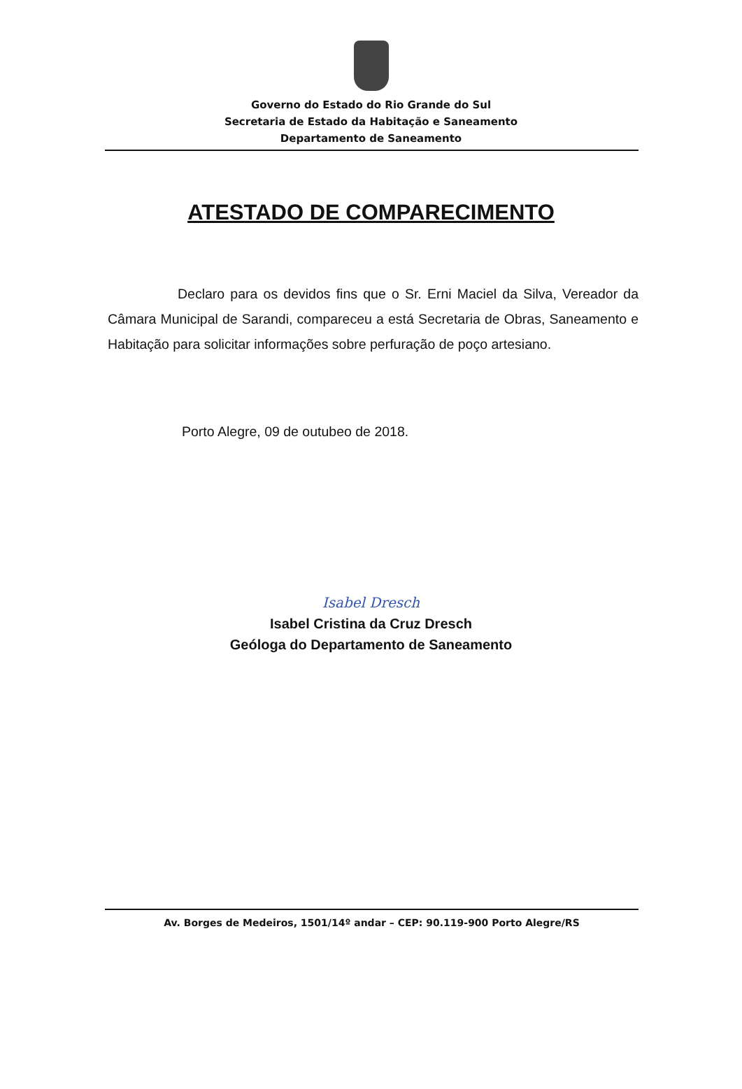Governo do Estado do Rio Grande do Sul
Secretaria de Estado da Habitação e Saneamento
Departamento de Saneamento
ATESTADO DE COMPARECIMENTO
Declaro para os devidos fins que o Sr. Erni Maciel da Silva, Vereador da Câmara Municipal de Sarandi, compareceu a está Secretaria de Obras, Saneamento e Habitação para solicitar informações sobre perfuração de poço artesiano.
Porto Alegre, 09 de outubeo de 2018.
Isabel Dresch
Isabel Cristina da Cruz Dresch
Geóloga do Departamento de Saneamento
Av. Borges de Medeiros, 1501/14º andar – CEP: 90.119-900 Porto Alegre/RS